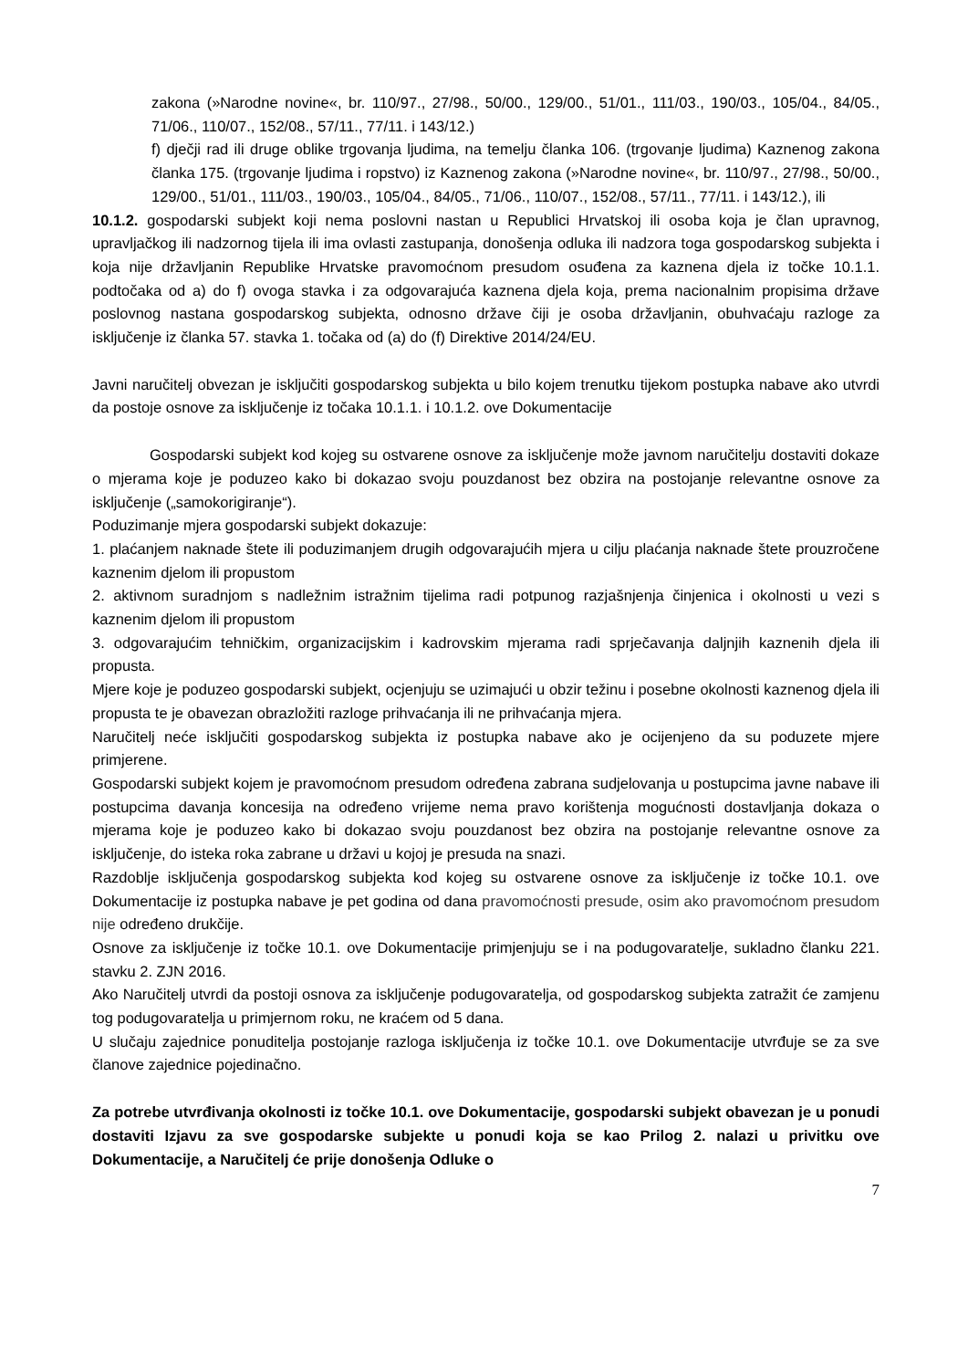zakona (»Narodne novine«, br. 110/97., 27/98., 50/00., 129/00., 51/01., 111/03., 190/03., 105/04., 84/05., 71/06., 110/07., 152/08., 57/11., 77/11. i 143/12.)
f) dječji rad ili druge oblike trgovanja ljudima, na temelju članka 106. (trgovanje ljudima) Kaznenog zakona članka 175. (trgovanje ljudima i ropstvo) iz Kaznenog zakona (»Narodne novine«, br. 110/97., 27/98., 50/00., 129/00., 51/01., 111/03., 190/03., 105/04., 84/05., 71/06., 110/07., 152/08., 57/11., 77/11. i 143/12.), ili
10.1.2. gospodarski subjekt koji nema poslovni nastan u Republici Hrvatskoj ili osoba koja je član upravnog, upravljačkog ili nadzornog tijela ili ima ovlasti zastupanja, donošenja odluka ili nadzora toga gospodarskog subjekta i koja nije državljanin Republike Hrvatske pravomoćnom presudom osuđena za kaznena djela iz točke 10.1.1. podtočaka od a) do f) ovoga stavka i za odgovarajuća kaznena djela koja, prema nacionalnim propisima države poslovnog nastana gospodarskog subjekta, odnosno države čiji je osoba državljanin, obuhvaćaju razloge za isključenje iz članka 57. stavka 1. točaka od (a) do (f) Direktive 2014/24/EU.
Javni naručitelj obvezan je isključiti gospodarskog subjekta u bilo kojem trenutku tijekom postupka nabave ako utvrdi da postoje osnove za isključenje iz točaka 10.1.1. i 10.1.2. ove Dokumentacije
Gospodarski subjekt kod kojeg su ostvarene osnove za isključenje može javnom naručitelju dostaviti dokaze o mjerama koje je poduzeo kako bi dokazao svoju pouzdanost bez obzira na postojanje relevantne osnove za isključenje („samokorigiranje“).
Poduzimanje mjera gospodarski subjekt dokazuje:
1. plaćanjem naknade štete ili poduzimanjem drugih odgovarajućih mjera u cilju plaćanja naknade štete prouzročene kaznenim djelom ili propustom
2. aktivnom suradnjom s nadležnim istražnim tijelima radi potpunog razjašnjenja činjenica i okolnosti u vezi s kaznenim djelom ili propustom
3. odgovarajućim tehničkim, organizacijskim i kadrovskim mjerama radi sprječavanja daljnjih kaznenih djela ili propusta.
Mjere koje je poduzeo gospodarski subjekt, ocjenjuju se uzimajući u obzir težinu i posebne okolnosti kaznenog djela ili propusta te je obavezan obrazložiti razloge prihvaćanja ili ne prihvaćanja mjera.
Naručitelj neće isključiti gospodarskog subjekta iz postupka nabave ako je ocijenjeno da su poduzete mjere primjerene.
Gospodarski subjekt kojem je pravomoćnom presudom određena zabrana sudjelovanja u postupcima javne nabave ili postupcima davanja koncesija na određeno vrijeme nema pravo korištenja mogućnosti dostavljanja dokaza o mjerama koje je poduzeo kako bi dokazao svoju pouzdanost bez obzira na postojanje relevantne osnove za isključenje, do isteka roka zabrane u državi u kojoj je presuda na snazi.
Razdoblje isključenja gospodarskog subjekta kod kojeg su ostvarene osnove za isključenje iz točke 10.1. ove Dokumentacije iz postupka nabave je pet godina od dana pravomoćnosti presude, osim ako pravomoćnom presudom nije određeno drukčije.
Osnove za isključenje iz točke 10.1. ove Dokumentacije primjenjuju se i na podugovaratelje, sukladno članku 221. stavku 2. ZJN 2016.
Ako Naručitelj utvrdi da postoji osnova za isključenje podugovaratelja, od gospodarskog subjekta zatražit će zamjenu tog podugovaratelja u primjernom roku, ne kraćem od 5 dana.
U slučaju zajednice ponuditelja postojanje razloga isključenja iz točke 10.1. ove Dokumentacije utvrđuje se za sve članove zajednice pojedinačno.
Za potrebe utvrđivanja okolnosti iz točke 10.1. ove Dokumentacije, gospodarski subjekt obavezan je u ponudi dostaviti Izjavu za sve gospodarske subjekte u ponudi koja se kao Prilog 2. nalazi u privitku ove Dokumentacije, a Naručitelj će prije donošenja Odluke o
7